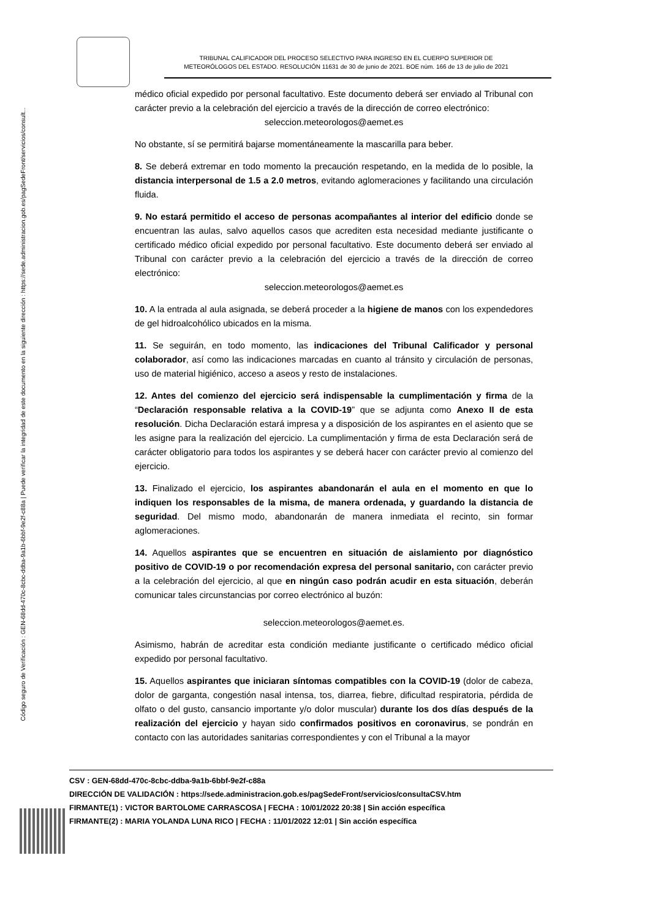Código seguro de Verificación : GEN-68dd-470c-8cbc-ddba-9a1b-6bbf-9e2f-c88a | Puede verificar la integridad de este documento en la siguiente dirección : https://sede.administracion.gob.es/pagSedeFront/servicios/consult...
TRIBUNAL CALIFICADOR DEL PROCESO SELECTIVO PARA INGRESO EN EL CUERPO SUPERIOR DE METEORÓLOGOS DEL ESTADO. RESOLUCIÓN 11631 de 30 de junio de 2021. BOE núm. 166 de 13 de julio de 2021
médico oficial expedido por personal facultativo. Este documento deberá ser enviado al Tribunal con carácter previo a la celebración del ejercicio a través de la dirección de correo electrónico:
seleccion.meteorologos@aemet.es
No obstante, sí se permitirá bajarse momentáneamente la mascarilla para beber.
8. Se deberá extremar en todo momento la precaución respetando, en la medida de lo posible, la distancia interpersonal de 1.5 a 2.0 metros, evitando aglomeraciones y facilitando una circulación fluida.
9. No estará permitido el acceso de personas acompañantes al interior del edificio donde se encuentran las aulas, salvo aquellos casos que acrediten esta necesidad mediante justificante o certificado médico oficial expedido por personal facultativo. Este documento deberá ser enviado al Tribunal con carácter previo a la celebración del ejercicio a través de la dirección de correo electrónico:
seleccion.meteorologos@aemet.es
10. A la entrada al aula asignada, se deberá proceder a la higiene de manos con los expendedores de gel hidroalcohólico ubicados en la misma.
11. Se seguirán, en todo momento, las indicaciones del Tribunal Calificador y personal colaborador, así como las indicaciones marcadas en cuanto al tránsito y circulación de personas, uso de material higiénico, acceso a aseos y resto de instalaciones.
12. Antes del comienzo del ejercicio será indispensable la cumplimentación y firma de la “Declaración responsable relativa a la COVID-19” que se adjunta como Anexo II de esta resolución. Dicha Declaración estará impresa y a disposición de los aspirantes en el asiento que se les asigne para la realización del ejercicio. La cumplimentación y firma de esta Declaración será de carácter obligatorio para todos los aspirantes y se deberá hacer con carácter previo al comienzo del ejercicio.
13. Finalizado el ejercicio, los aspirantes abandonarán el aula en el momento en que lo indiquen los responsables de la misma, de manera ordenada, y guardando la distancia de seguridad. Del mismo modo, abandonarán de manera inmediata el recinto, sin formar aglomeraciones.
14. Aquellos aspirantes que se encuentren en situación de aislamiento por diagnóstico positivo de COVID-19 o por recomendación expresa del personal sanitario, con carácter previo a la celebración del ejercicio, al que en ningún caso podrán acudir en esta situación, deberán comunicar tales circunstancias por correo electrónico al buzón:
seleccion.meteorologos@aemet.es.
Asimismo, habrán de acreditar esta condición mediante justificante o certificado médico oficial expedido por personal facultativo.
15. Aquellos aspirantes que iniciaran síntomas compatibles con la COVID-19 (dolor de cabeza, dolor de garganta, congestión nasal intensa, tos, diarrea, fiebre, dificultad respiratoria, pérdida de olfato o del gusto, cansancio importante y/o dolor muscular) durante los dos días después de la realización del ejercicio y hayan sido confirmados positivos en coronavirus, se pondrán en contacto con las autoridades sanitarias correspondientes y con el Tribunal a la mayor
CSV : GEN-68dd-470c-8cbc-ddba-9a1b-6bbf-9e2f-c88a
DIRECCIÓN DE VALIDACIÓN : https://sede.administracion.gob.es/pagSedeFront/servicios/consultaCSV.htm
FIRMANTE(1) : VICTOR BARTOLOME CARRASCOSA | FECHA : 10/01/2022 20:38 | Sin acción específica
FIRMANTE(2) : MARIA YOLANDA LUNA RICO | FECHA : 11/01/2022 12:01 | Sin acción específica